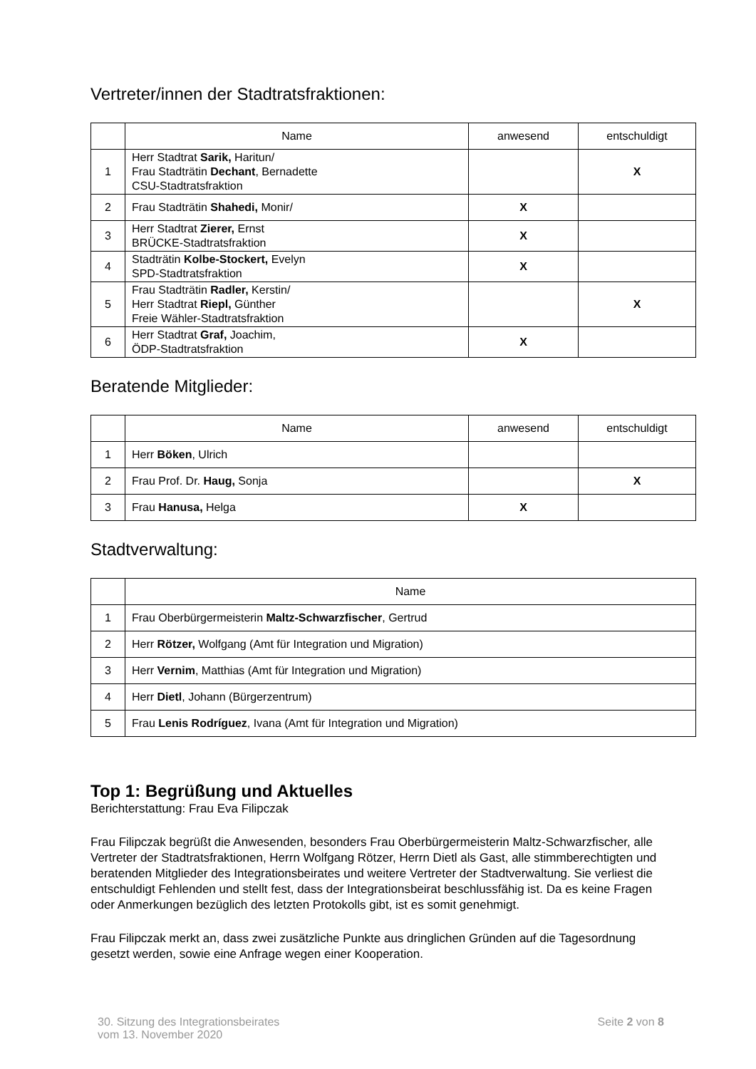Vertreter/innen der Stadtratsfraktionen:
| | Name | anwesend | entschuldigt |
| --- | --- | --- | --- |
| 1 | Herr Stadtrat Sarik, Haritun/ Frau Stadträtin Dechant , Bernadette CSU-Stadtratsfraktion | | X |
| 2 | Frau Stadträtin Shahedi, Monir/ | X | |
| 3 | Herr Stadtrat Zierer, Ernst BRÜCKE-Stadtratsfraktion | X | |
| 4 | Stadträtin Kolbe-Stockert, Evelyn SPD-Stadtratsfraktion | X | |
| 5 | Frau Stadträtin Radler, Kerstin/ Herr Stadtrat Riepl, Günther Freie Wähler-Stadtratsfraktion | | X |
| 6 | Herr Stadtrat Graf, Joachim, ÖDP-Stadtratsfraktion | X | |
Beratende Mitglieder:
| | Name | anwesend | entschuldigt |
| --- | --- | --- | --- |
| 1 | Herr Böken , Ulrich | | |
| 2 | Frau Prof. Dr. Haug, Sonja | | X |
| 3 | Frau Hanusa, Helga | X | |
Stadtverwaltung:
| | Name |
| --- | --- |
| 1 | Frau Oberbürgermeisterin Maltz-Schwarzfischer , Gertrud |
| 2 | Herr Rötzer, Wolfgang (Amt für Integration und Migration) |
| 3 | Herr Vernim , Matthias (Amt für Integration und Migration) |
| 4 | Herr Dietl , Johann (Bürgerzentrum) |
| 5 | Frau Lenis Rodríguez , Ivana (Amt für Integration und Migration) |
Top 1: Begrüßung und Aktuelles
Berichterstattung: Frau Eva Filipczak
Frau Filipczak begrüßt die Anwesenden, besonders Frau Oberbürgermeisterin Maltz-Schwarzfischer, alle Vertreter der Stadtratsfraktionen, Herrn Wolfgang Rötzer, Herrn Dietl als Gast, alle stimmberechtigten und beratenden Mitglieder des Integrationsbeirates und weitere Vertreter der Stadtverwaltung. Sie verliest die entschuldigt Fehlenden und stellt fest, dass der Integrationsbeirat beschlussfähig ist. Da es keine Fragen oder Anmerkungen bezüglich des letzten Protokolls gibt, ist es somit genehmigt.
Frau Filipczak merkt an, dass zwei zusätzliche Punkte aus dringlichen Gründen auf die Tagesordnung gesetzt werden, sowie eine Anfrage wegen einer Kooperation.
30. Sitzung des Integrationsbeirates
vom 13. November 2020
Seite 2 von 8